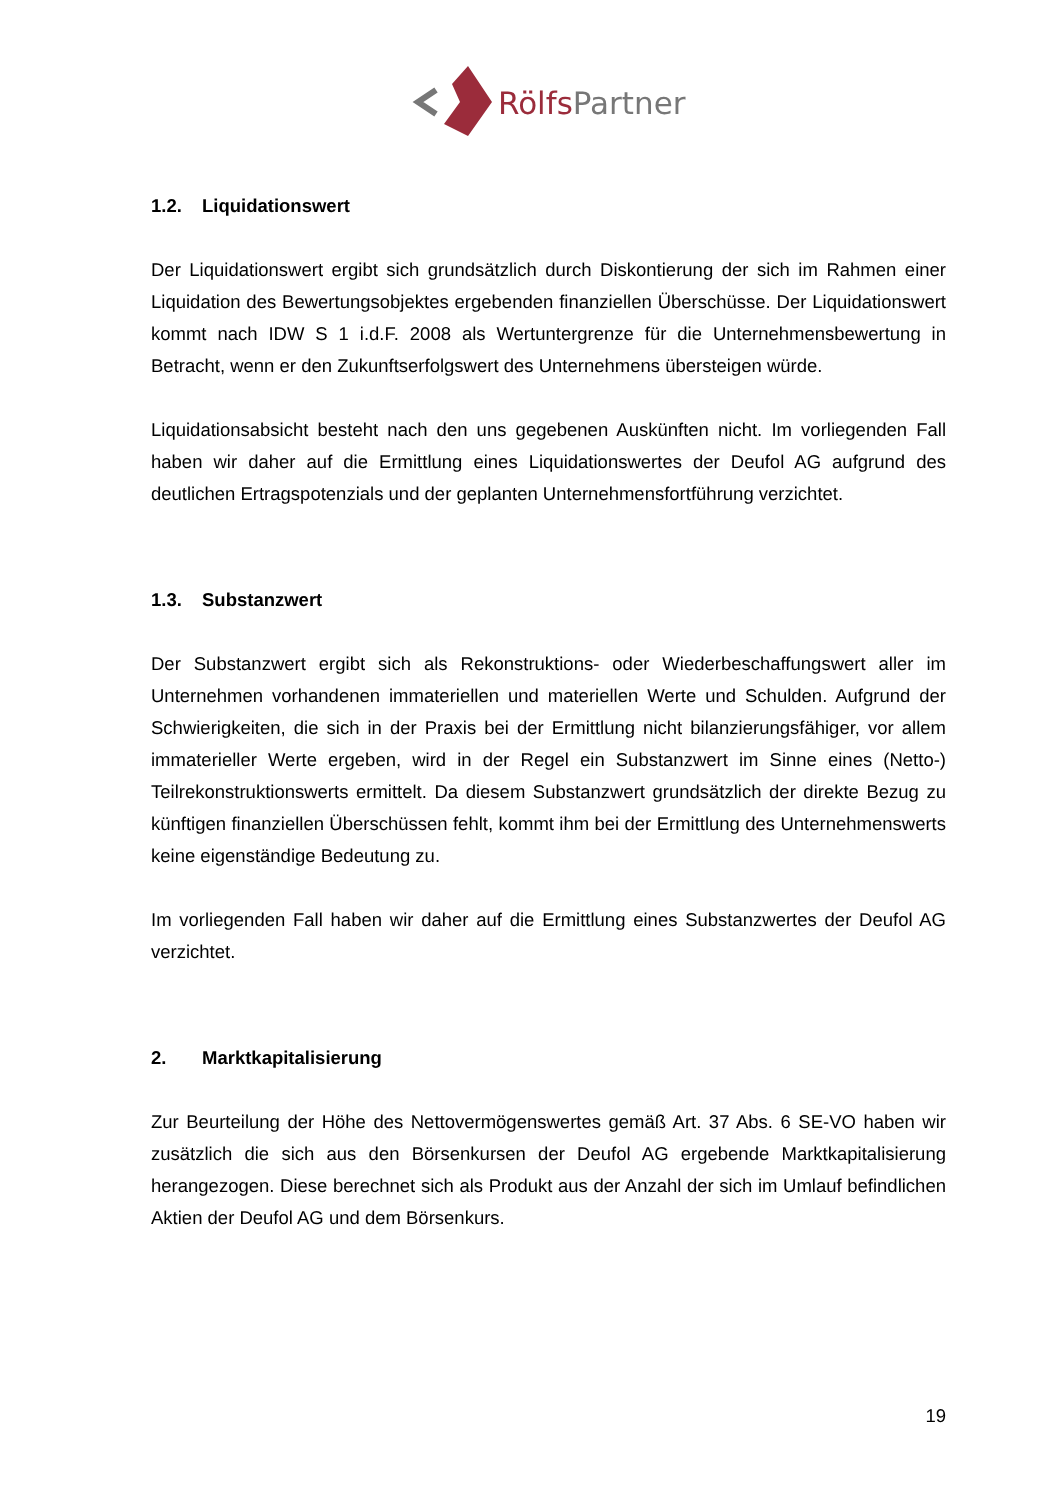RölfsPartner
1.2. Liquidationswert
Der Liquidationswert ergibt sich grundsätzlich durch Diskontierung der sich im Rahmen einer Liquidation des Bewertungsobjektes ergebenden finanziellen Überschüsse. Der Liquidationswert kommt nach IDW S 1 i.d.F. 2008 als Wertuntergrenze für die Unternehmensbewertung in Betracht, wenn er den Zukunftserfolgswert des Unternehmens übersteigen würde.
Liquidationsabsicht besteht nach den uns gegebenen Auskünften nicht. Im vorliegenden Fall haben wir daher auf die Ermittlung eines Liquidationswertes der Deufol AG aufgrund des deutlichen Ertragspotenzials und der geplanten Unternehmensfortführung verzichtet.
1.3. Substanzwert
Der Substanzwert ergibt sich als Rekonstruktions- oder Wiederbeschaffungswert aller im Unternehmen vorhandenen immateriellen und materiellen Werte und Schulden. Aufgrund der Schwierigkeiten, die sich in der Praxis bei der Ermittlung nicht bilanzierungsfähiger, vor allem immaterieller Werte ergeben, wird in der Regel ein Substanzwert im Sinne eines (Netto-) Teilrekonstruktionswerts ermittelt. Da diesem Substanzwert grundsätzlich der direkte Bezug zu künftigen finanziellen Überschüssen fehlt, kommt ihm bei der Ermittlung des Unternehmenswerts keine eigenständige Bedeutung zu.
Im vorliegenden Fall haben wir daher auf die Ermittlung eines Substanzwertes der Deufol AG verzichtet.
2. Marktkapitalisierung
Zur Beurteilung der Höhe des Nettovermögenswertes gemäß Art. 37 Abs. 6 SE-VO haben wir zusätzlich die sich aus den Börsenkursen der Deufol AG ergebende Marktkapitalisierung herangezogen. Diese berechnet sich als Produkt aus der Anzahl der sich im Umlauf befindlichen Aktien der Deufol AG und dem Börsenkurs.
19